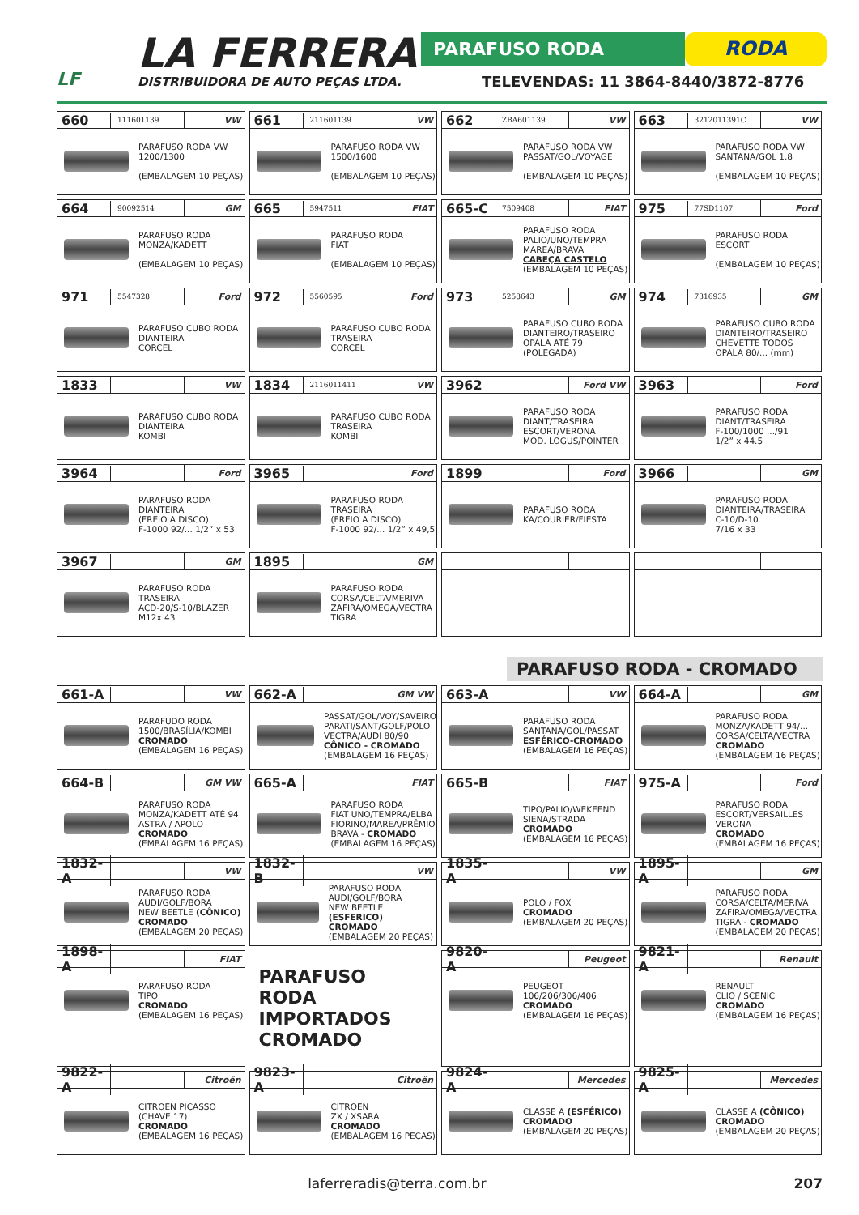LF
LA FERRERA
DISTRIBUIDORA DE AUTO PEÇAS LTDA.
PARAFUSO RODA RODA
TELEVENDAS: 11 3864-8440/3872-8776
| 660 111601139 VW PARAFUSO RODA VW 1200/1300 (EMBALAGEM 10 PEÇAS) | 661 211601139 VW PARAFUSO RODA VW 1500/1600 (EMBALAGEM 10 PEÇAS) | 662 ZBA601139 VW PARAFUSO RODA VW PASSAT/GOL/VOYAGE (EMBALAGEM 10 PEÇAS) | 663 3212011391C VW PARAFUSO RODA VW SANTANA/GOL 1.8 (EMBALAGEM 10 PEÇAS) |
| 664 90092514 GM PARAFUSO RODA MONZA/KADETT (EMBALAGEM 10 PEÇAS) | 665 5947511 FIAT PARAFUSO RODA FIAT (EMBALAGEM 10 PEÇAS) | 665-C 7509408 FIAT PARAFUSO RODA PALIO/UNO/TEMPRA MAREA/BRAVA CABEÇA CASTELO (EMBALAGEM 10 PEÇAS) | 975 77SD1107 Ford PARAFUSO RODA ESCORT (EMBALAGEM 10 PEÇAS) |
| 971 5547328 Ford PARAFUSO CUBO RODA DIANTEIRA CORCEL | 972 5560595 Ford PARAFUSO CUBO RODA TRASEIRA CORCEL | 973 5258643 GM PARAFUSO CUBO RODA DIANTEIRO/TRASEIRO OPALA ATÉ 79 (POLEGADA) | 974 7316935 GM PARAFUSO CUBO RODA DIANTEIRO/TRASEIRO CHEVETTE TODOS OPALA 80/... (mm) |
| 1833 VW PARAFUSO CUBO RODA DIANTEIRA KOMBI | 1834 2116011411 VW PARAFUSO CUBO RODA TRASEIRA KOMBI | 3962 Ford VW PARAFUSO RODA DIANT/TRASEIRA ESCORT/VERONA MOD. LOGUS/POINTER | 3963 Ford PARAFUSO RODA DIANT/TRASEIRA F-100/1000 .../91 1/2” x 44.5 |
| 3964 Ford PARAFUSO RODA DIANTEIRA (FREIO A DISCO) F-1000 92/... 1/2” x 53 | 3965 Ford PARAFUSO RODA TRASEIRA (FREIO A DISCO) F-1000 92/... 1/2” x 49,5 | 1899 Ford PARAFUSO RODA KA/COURIER/FIESTA | 3966 GM PARAFUSO RODA DIANTEIRA/TRASEIRA C-10/D-10 7/16 x 33 |
| 3967 GM PARAFUSO RODA TRASEIRA ACD-20/S-10/BLAZER M12x 43 | 1895 GM PARAFUSO RODA CORSA/CELTA/MERIVA ZAFIRA/OMEGA/VECTRA TIGRA | | |
PARAFUSO RODA - CROMADO
| 661-A VW PARAFUDO RODA 1500/BRASÍLIA/KOMBI CROMADO (EMBALAGEM 16 PEÇAS) | 662-A GM VW PASSAT/GOL/VOY/SAVEIRO PARATI/SANT/GOLF/POLO VECTRA/AUDI 80/90 CÔNICO - CROMADO (EMBALAGEM 16 PEÇAS) | 663-A VW PARAFUSO RODA SANTANA/GOL/PASSAT ESFÉRICO-CROMADO (EMBALAGEM 16 PEÇAS) | 664-A GM PARAFUSO RODA MONZA/KADETT 94/... CORSA/CELTA/VECTRA CROMADO (EMBALAGEM 16 PEÇAS) |
| 664-B GM VW PARAFUSO RODA MONZA/KADETT ATÉ 94 ASTRA / APOLO CROMADO (EMBALAGEM 16 PEÇAS) | 665-A FIAT PARAFUSO RODA FIAT UNO/TEMPRA/ELBA FIORINO/MAREA/PRÊMIO BRAVA - CROMADO (EMBALAGEM 16 PEÇAS) | 665-B FIAT TIPO/PALIO/WEKEEND SIENA/STRADA CROMADO (EMBALAGEM 16 PEÇAS) | 975-A Ford PARAFUSO RODA ESCORT/VERSAILLES VERONA CROMADO (EMBALAGEM 16 PEÇAS) |
| 1832-A VW PARAFUSO RODA AUDI/GOLF/BORA NEW BEETLE (CÔNICO) CROMADO (EMBALAGEM 20 PEÇAS) | 1832-B VW PARAFUSO RODA AUDI/GOLF/BORA NEW BEETLE (ESFERICO) CROMADO (EMBALAGEM 20 PEÇAS) | 1835-A VW POLO / FOX CROMADO (EMBALAGEM 20 PEÇAS) | 1895-A GM PARAFUSO RODA CORSA/CELTA/MERIVA ZAFIRA/OMEGA/VECTRA TIGRA - CROMADO (EMBALAGEM 20 PEÇAS) |
| 1898-A FIAT PARAFUSO RODA TIPO CROMADO (EMBALAGEM 16 PEÇAS) | PARAFUSO RODA IMPORTADOS CROMADO | 9820-A Peugeot PEUGEOT 106/206/306/406 CROMADO (EMBALAGEM 16 PEÇAS) | 9821-A Renault RENAULT CLIO / SCENIC CROMADO (EMBALAGEM 16 PEÇAS) |
| 9822-A Citroën CITROEN PICASSO (CHAVE 17) CROMADO (EMBALAGEM 16 PEÇAS) | 9823-A Citroën CITROEN ZX / XSARA CROMADO (EMBALAGEM 16 PEÇAS) | 9824-A Mercedes CLASSE A (ESFÉRICO) CROMADO (EMBALAGEM 20 PEÇAS) | 9825-A Mercedes CLASSE A (CÔNICO) CROMADO (EMBALAGEM 20 PEÇAS) |
207 laferreradis@terra.com.br